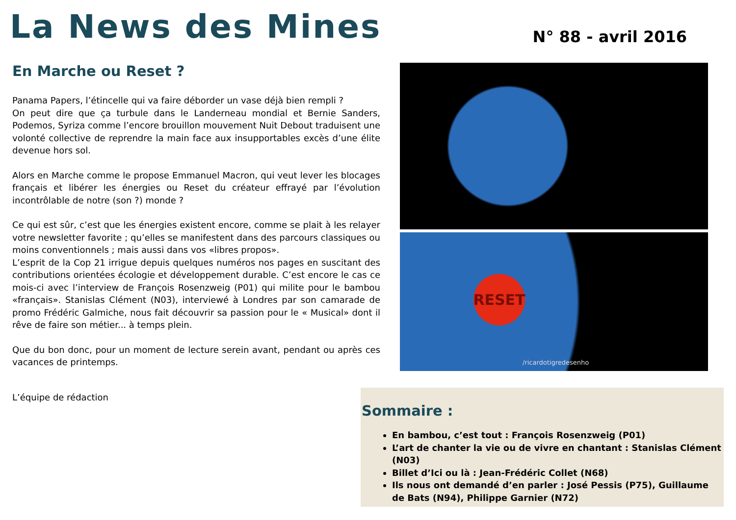La News des Mines
N° 88 - avril 2016
En Marche ou Reset ?
Panama Papers, l’étincelle qui va faire déborder un vase déjà bien rempli ?
On peut dire que ça turbule dans le Landerneau mondial et Bernie Sanders, Podemos, Syriza comme l’encore brouillon mouvement Nuit Debout traduisent une volonté collective de reprendre la main face aux insupportables excès d’une élite devenue hors sol.
Alors en Marche comme le propose Emmanuel Macron, qui veut lever les blocages français et libérer les énergies ou Reset du créateur effrayé par l’évolution incontrôlable de notre (son ?) monde ?
Ce qui est sûr, c’est que les énergies existent encore, comme se plait à les relayer votre newsletter favorite ; qu’elles se manifestent dans des parcours classiques ou moins conventionnels ; mais aussi dans vos «libres propos».
L’esprit de la Cop 21 irrigue depuis quelques numéros nos pages en suscitant des contributions orientées écologie et développement durable. C’est encore le cas ce mois-ci avec l’interview de François Rosenzweig (P01) qui milite pour le bambou «français». Stanislas Clément (N03), interviewé à Londres par son camarade de promo Frédéric Galmiche, nous fait découvrir sa passion pour le « Musical» dont il rêve de faire son métier... à temps plein.
Que du bon donc, pour un moment de lecture serein avant, pendant ou après ces vacances de printemps.
RESET
/ricardotigredesenho
L’équipe de rédaction
Sommaire :
En bambou, c’est tout : François Rosenzweig (P01)
L’art de chanter la vie ou de vivre en chantant : Stanislas Clément (N03)
Billet d’Ici ou là : Jean-Frédéric Collet (N68)
Ils nous ont demandé d’en parler : José Pessis (P75), Guillaume de Bats (N94), Philippe Garnier (N72)